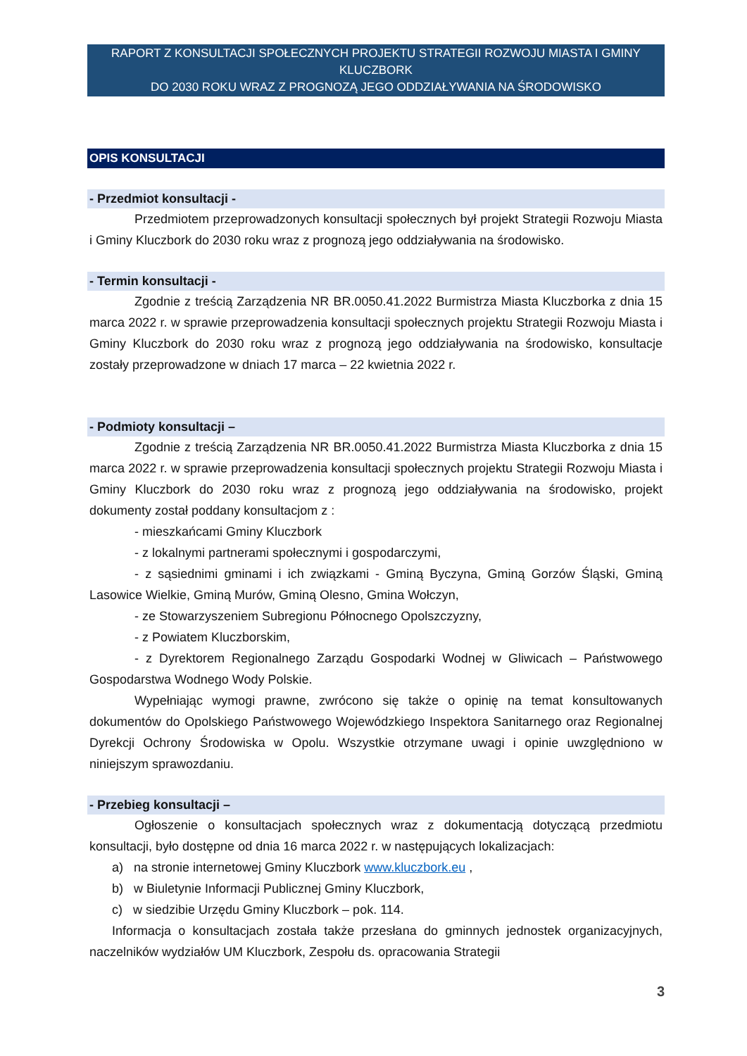RAPORT Z KONSULTACJI SPOŁECZNYCH PROJEKTU STRATEGII ROZWOJU MIASTA I GMINY KLUCZBORK
DO 2030 ROKU WRAZ Z PROGNOZĄ JEGO ODDZIAŁYWANIA NA ŚRODOWISKO
OPIS KONSULTACJI
- Przedmiot konsultacji -
Przedmiotem przeprowadzonych konsultacji społecznych był projekt Strategii Rozwoju Miasta i Gminy Kluczbork do 2030 roku wraz z prognozą jego oddziaływania na środowisko.
- Termin konsultacji -
Zgodnie z treścią Zarządzenia NR BR.0050.41.2022 Burmistrza Miasta Kluczborka z dnia 15 marca 2022 r. w sprawie przeprowadzenia konsultacji społecznych projektu Strategii Rozwoju Miasta i Gminy Kluczbork do 2030 roku wraz z prognozą jego oddziaływania na środowisko, konsultacje zostały przeprowadzone w dniach 17 marca – 22 kwietnia 2022 r.
- Podmioty konsultacji –
Zgodnie z treścią Zarządzenia NR BR.0050.41.2022 Burmistrza Miasta Kluczborka z dnia 15 marca 2022 r. w sprawie przeprowadzenia konsultacji społecznych projektu Strategii Rozwoju Miasta i Gminy Kluczbork do 2030 roku wraz z prognozą jego oddziaływania na środowisko, projekt dokumenty został poddany konsultacjom z :
- mieszkańcami Gminy Kluczbork
- z lokalnymi partnerami społecznymi i gospodarczymi,
- z sąsiednimi gminami i ich związkami - Gminą Byczyna, Gminą Gorzów Śląski, Gminą Lasowice Wielkie, Gminą Murów, Gminą Olesno, Gmina Wołczyn,
- ze Stowarzyszeniem Subregionu Północnego Opolszczyzny,
- z Powiatem Kluczborskim,
- z Dyrektorem Regionalnego Zarządu Gospodarki Wodnej w Gliwicach – Państwowego Gospodarstwa Wodnego Wody Polskie.
Wypełniając wymogi prawne, zwrócono się także o opinię na temat konsultowanych dokumentów do Opolskiego Państwowego Wojewódzkiego Inspektora Sanitarnego oraz Regionalnej Dyrekcji Ochrony Środowiska w Opolu. Wszystkie otrzymane uwagi i opinie uwzględniono w niniejszym sprawozdaniu.
- Przebieg konsultacji –
Ogłoszenie o konsultacjach społecznych wraz z dokumentacją dotyczącą przedmiotu konsultacji, było dostępne od dnia 16 marca 2022 r. w następujących lokalizacjach:
a) na stronie internetowej Gminy Kluczbork www.kluczbork.eu ,
b) w Biuletynie Informacji Publicznej Gminy Kluczbork,
c) w siedzibie Urzędu Gminy Kluczbork – pok. 114.
Informacja o konsultacjach została także przesłana do gminnych jednostek organizacyjnych, naczelników wydziałów UM Kluczbork, Zespołu ds. opracowania Strategii
3